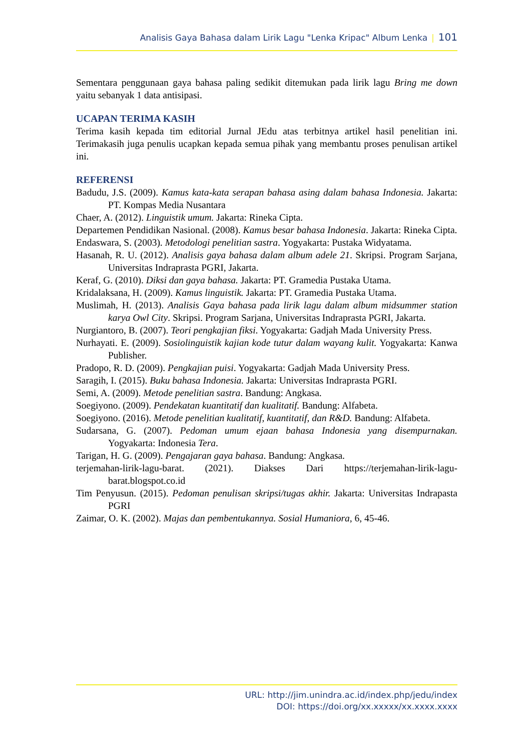Analisis Gaya Bahasa dalam Lirik Lagu "Lenka Kripac" Album Lenka | 101
Sementara penggunaan gaya bahasa paling sedikit ditemukan pada lirik lagu Bring me down yaitu sebanyak 1 data antisipasi.
UCAPAN TERIMA KASIH
Terima kasih kepada tim editorial Jurnal JEdu atas terbitnya artikel hasil penelitian ini. Terimakasih juga penulis ucapkan kepada semua pihak yang membantu proses penulisan artikel ini.
REFERENSI
Badudu, J.S. (2009). Kamus kata-kata serapan bahasa asing dalam bahasa Indonesia. Jakarta: PT. Kompas Media Nusantara
Chaer, A. (2012). Linguistik umum. Jakarta: Rineka Cipta.
Departemen Pendidikan Nasional. (2008). Kamus besar bahasa Indonesia. Jakarta: Rineka Cipta.
Endaswara, S. (2003). Metodologi penelitian sastra. Yogyakarta: Pustaka Widyatama.
Hasanah, R. U. (2012). Analisis gaya bahasa dalam album adele 21. Skripsi. Program Sarjana, Universitas Indraprasta PGRI, Jakarta.
Keraf, G. (2010). Diksi dan gaya bahasa. Jakarta: PT. Gramedia Pustaka Utama.
Kridalaksana, H. (2009). Kamus linguistik. Jakarta: PT. Gramedia Pustaka Utama.
Muslimah, H. (2013). Analisis Gaya bahasa pada lirik lagu dalam album midsummer station karya Owl City. Skripsi. Program Sarjana, Universitas Indraprasta PGRI, Jakarta.
Nurgiantoro, B. (2007). Teori pengkajian fiksi. Yogyakarta: Gadjah Mada University Press.
Nurhayati. E. (2009). Sosiolinguistik kajian kode tutur dalam wayang kulit. Yogyakarta: Kanwa Publisher.
Pradopo, R. D. (2009). Pengkajian puisi. Yogyakarta: Gadjah Mada University Press.
Saragih, I. (2015). Buku bahasa Indonesia. Jakarta: Universitas Indraprasta PGRI.
Semi, A. (2009). Metode penelitian sastra. Bandung: Angkasa.
Soegiyono. (2009). Pendekatan kuantitatif dan kualitatif. Bandung: Alfabeta.
Soegiyono. (2016). Metode penelitian kualitatif, kuantitatif, dan R&D. Bandung: Alfabeta.
Sudarsana, G. (2007). Pedoman umum ejaan bahasa Indonesia yang disempurnakan. Yogyakarta: Indonesia Tera.
Tarigan, H. G. (2009). Pengajaran gaya bahasa. Bandung: Angkasa.
terjemahan-lirik-lagu-barat. (2021). Diakses Dari https://terjemahan-lirik-lagu-barat.blogspot.co.id
Tim Penyusun. (2015). Pedoman penulisan skripsi/tugas akhir. Jakarta: Universitas Indrapasta PGRI
Zaimar, O. K. (2002). Majas dan pembentukannya. Sosial Humaniora, 6, 45-46.
URL: http://jim.unindra.ac.id/index.php/jedu/index
DOI: https://doi.org/xx.xxxxx/xx.xxxx.xxxx